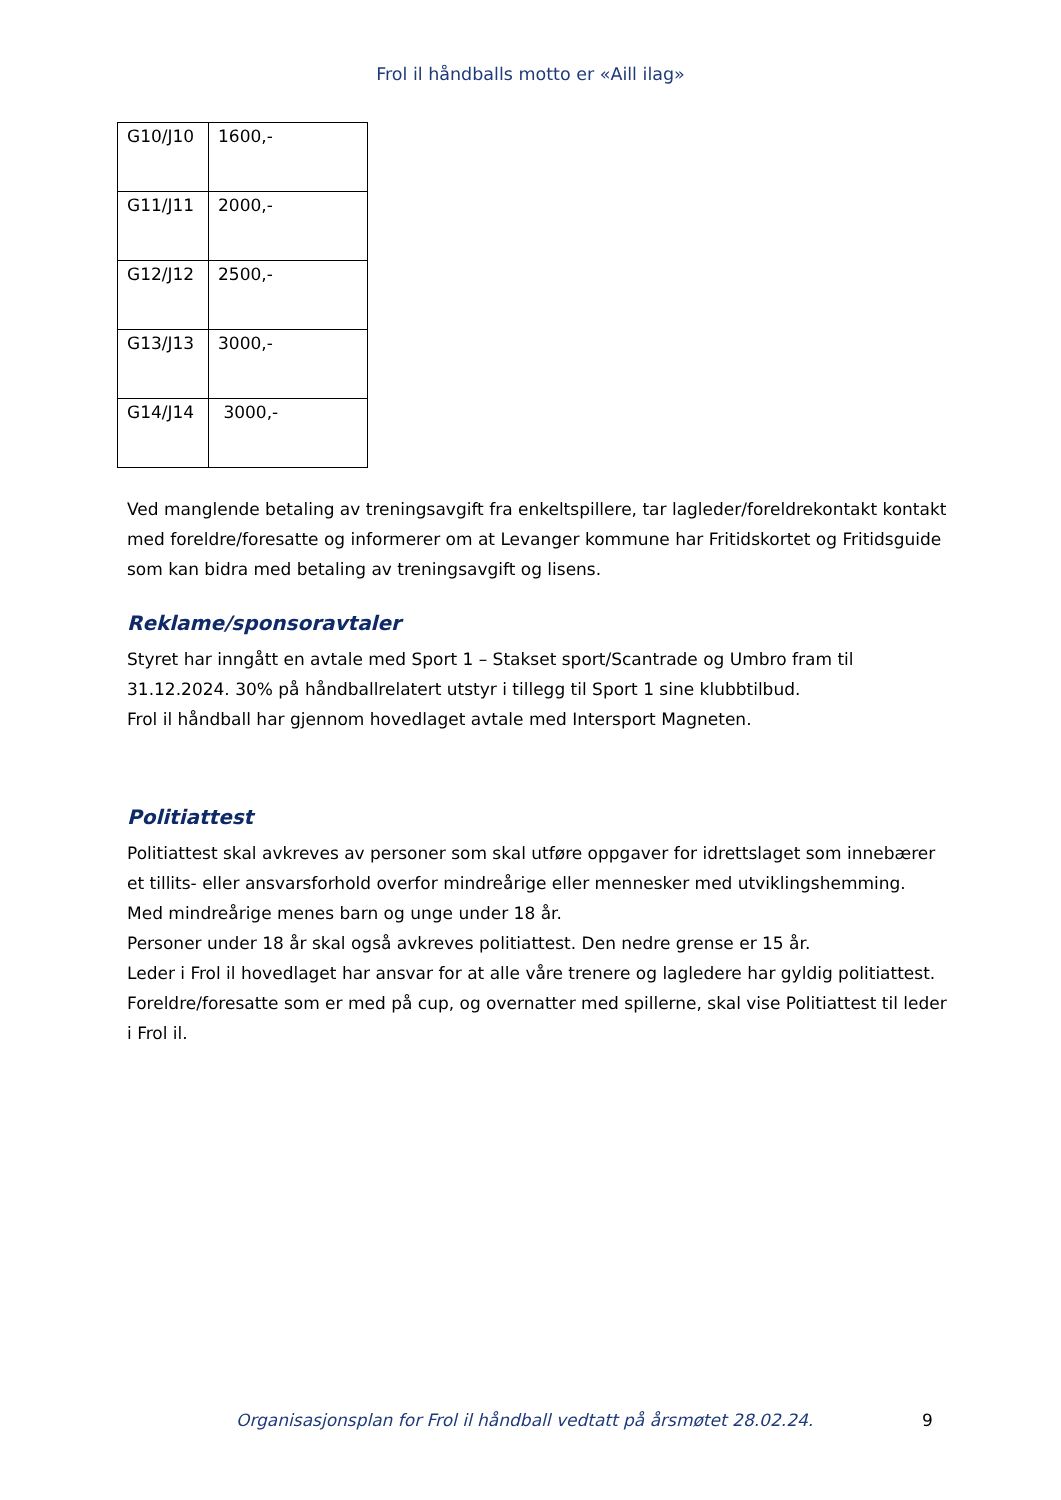Frol il håndballs motto er «Aill ilag»
| G10/J10 | 1600,- |
| G11/J11 | 2000,- |
| G12/J12 | 2500,- |
| G13/J13 | 3000,- |
| G14/J14 | 3000,- |
Ved manglende betaling av treningsavgift fra enkeltspillere, tar lagleder/foreldrekontakt kontakt med foreldre/foresatte og informerer om at Levanger kommune har Fritidskortet og Fritidsguide som kan bidra med betaling av treningsavgift og lisens.
Reklame/sponsoravtaler
Styret har inngått en avtale med Sport 1 – Stakset sport/Scantrade og Umbro fram til 31.12.2024. 30% på håndballrelatert utstyr i tillegg til Sport 1 sine klubbtilbud.
Frol il håndball har gjennom hovedlaget avtale med Intersport Magneten.
Politiattest
Politiattest skal avkreves av personer som skal utføre oppgaver for idrettslaget som innebærer et tillits- eller ansvarsforhold overfor mindreårige eller mennesker med utviklingshemming. Med mindreårige menes barn og unge under 18 år.
Personer under 18 år skal også avkreves politiattest. Den nedre grense er 15 år.
Leder i Frol il hovedlaget har ansvar for at alle våre trenere og lagledere har gyldig politiattest. Foreldre/foresatte som er med på cup, og overnatter med spillerne, skal vise Politiattest til leder i Frol il.
Organisasjonsplan for Frol il håndball vedtatt på årsmøtet 28.02.24. 9